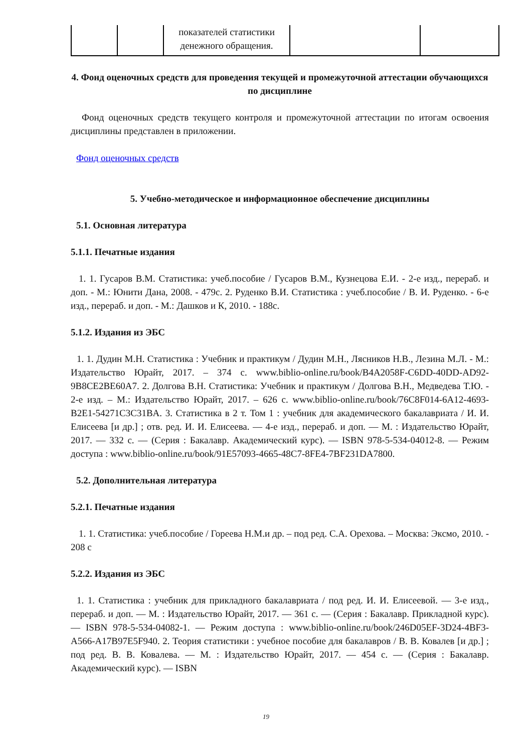| | | показателей статистики денежного обращения. | | |
4. Фонд оценочных средств для проведения текущей и промежуточной аттестации обучающихся по дисциплине
Фонд оценочных средств текущего контроля и промежуточной аттестации по итогам освоения дисциплины представлен в приложении.
Фонд оценочных средств
5. Учебно-методическое и информационное обеспечение дисциплины
5.1. Основная литература
5.1.1. Печатные издания
1. 1. Гусаров В.М. Статистика: учеб.пособие / Гусаров В.М., Кузнецова Е.И. - 2-е изд., перераб. и доп. - М.: Юнити Дана, 2008. - 479с. 2. Руденко В.И. Статистика : учеб.пособие / В. И. Руденко. - 6-е изд., перераб. и доп. - М.: Дашков и К, 2010. - 188с.
5.1.2. Издания из ЭБС
1. 1. Дудин М.Н. Статистика : Учебник и практикум / Дудин М.Н., Лясников Н.В., Лезина М.Л. - М.: Издательство Юрайт, 2017. – 374 с. www.biblio-online.ru/book/B4A2058F-C6DD-40DD-AD92-9B8CE2BE60A7. 2. Долгова В.Н. Статистика: Учебник и практикум / Долгова В.Н., Медведева Т.Ю. - 2-е изд. – М.: Издательство Юрайт, 2017. – 626 с. www.biblio-online.ru/book/76C8F014-6A12-4693-B2E1-54271C3C31BA. 3. Статистика в 2 т. Том 1 : учебник для академического бакалавриата / И. И. Елисеева [и др.] ; отв. ред. И. И. Елисеева. — 4-е изд., перераб. и доп. — М. : Издательство Юрайт, 2017. — 332 с. — (Серия : Бакалавр. Академический курс). — ISBN 978-5-534-04012-8. — Режим доступа : www.biblio-online.ru/book/91E57093-4665-48C7-8FE4-7BF231DA7800.
5.2. Дополнительная литература
5.2.1. Печатные издания
1. 1. Статистика: учеб.пособие / Гореева Н.М.и др. – под ред. С.А. Орехова. – Москва: Эксмо, 2010. - 208 с
5.2.2. Издания из ЭБС
1. 1. Статистика : учебник для прикладного бакалавриата / под ред. И. И. Елисеевой. — 3-е изд., перераб. и доп. — М. : Издательство Юрайт, 2017. — 361 с. — (Серия : Бакалавр. Прикладной курс). — ISBN 978-5-534-04082-1. — Режим доступа : www.biblio-online.ru/book/246D05EF-3D24-4BF3-A566-A17B97E5F940. 2. Теория статистики : учебное пособие для бакалавров / В. В. Ковалев [и др.] ; под ред. В. В. Ковалева. — М. : Издательство Юрайт, 2017. — 454 с. — (Серия : Бакалавр. Академический курс). — ISBN
19